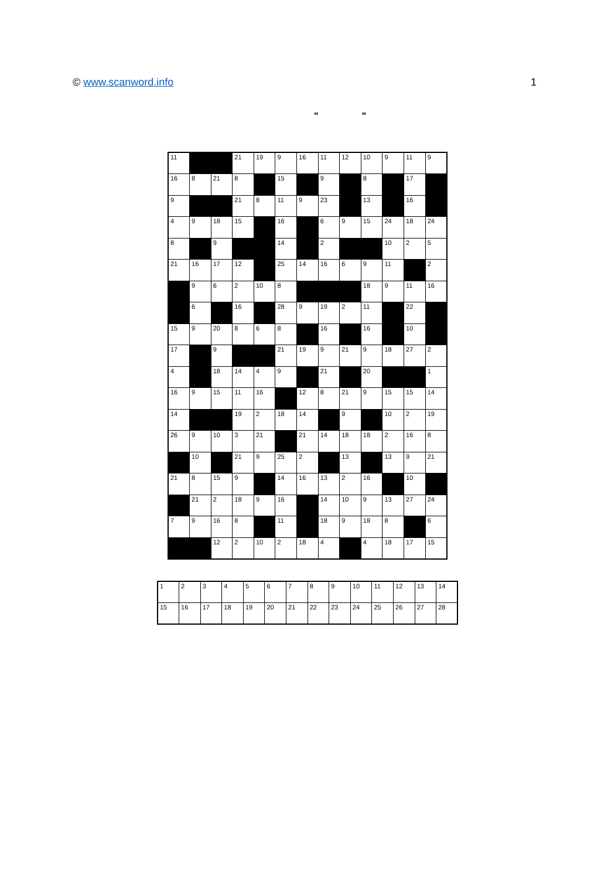© www.scanword.info 1
" "
| 11 | | | 21 | 19 | 9 | 16 | 11 | 12 | 10 | 9 | 11 | 9 |
| 16 | 8 | 21 | 8 | | 15 | | 9 | | 8 | | 17 | |
| 9 | | | 21 | 8 | 11 | 9 | 23 | | 13 | | 16 | |
| 4 | 9 | 18 | 15 | | 16 | | 6 | 9 | 15 | 24 | 18 | 24 |
| 8 | | 9 | | | 14 | | 2 | | | 10 | 2 | 5 |
| 21 | 16 | 17 | 12 | | 25 | 14 | 16 | 6 | 9 | 11 | | 2 |
| | 9 | 6 | 2 | 10 | 8 | | | | 18 | 9 | 11 | 16 |
| | 6 | | 16 | | 28 | 9 | 19 | 2 | 11 | | 22 | |
| 15 | 9 | 20 | 8 | 6 | 8 | | 16 | | 16 | | 10 | |
| 17 | | 9 | | | 21 | 19 | 9 | 21 | 9 | 18 | 27 | 2 |
| 4 | | 18 | 14 | 4 | 9 | | 21 | | 20 | | | 1 |
| 16 | 9 | 15 | 11 | 16 | | 12 | 8 | 21 | 9 | 15 | 15 | 14 |
| 14 | | | 19 | 2 | 18 | 14 | | 9 | | 10 | 2 | 19 |
| 26 | 9 | 10 | 3 | 21 | | 21 | 14 | 18 | 18 | 2 | 16 | 8 |
| | 10 | | 21 | 9 | 25 | 2 | | 13 | | 13 | 9 | 21 |
| 21 | 8 | 15 | 9 | | 14 | 16 | 13 | 2 | 16 | | 10 | |
| | 21 | 2 | 18 | 9 | 16 | | 14 | 10 | 9 | 13 | 27 | 24 |
| 7 | 9 | 16 | 8 | | 11 | | 18 | 9 | 18 | 8 | | 6 |
| | | 12 | 2 | 10 | 2 | 18 | 4 | | 4 | 18 | 17 | 15 |
| 1 | 2 | 3 | 4 | 5 | 6 | 7 | 8 | 9 | 10 | 11 | 12 | 13 | 14 |
| 15 | 16 | 17 | 18 | 19 | 20 | 21 | 22 | 23 | 24 | 25 | 26 | 27 | 28 |